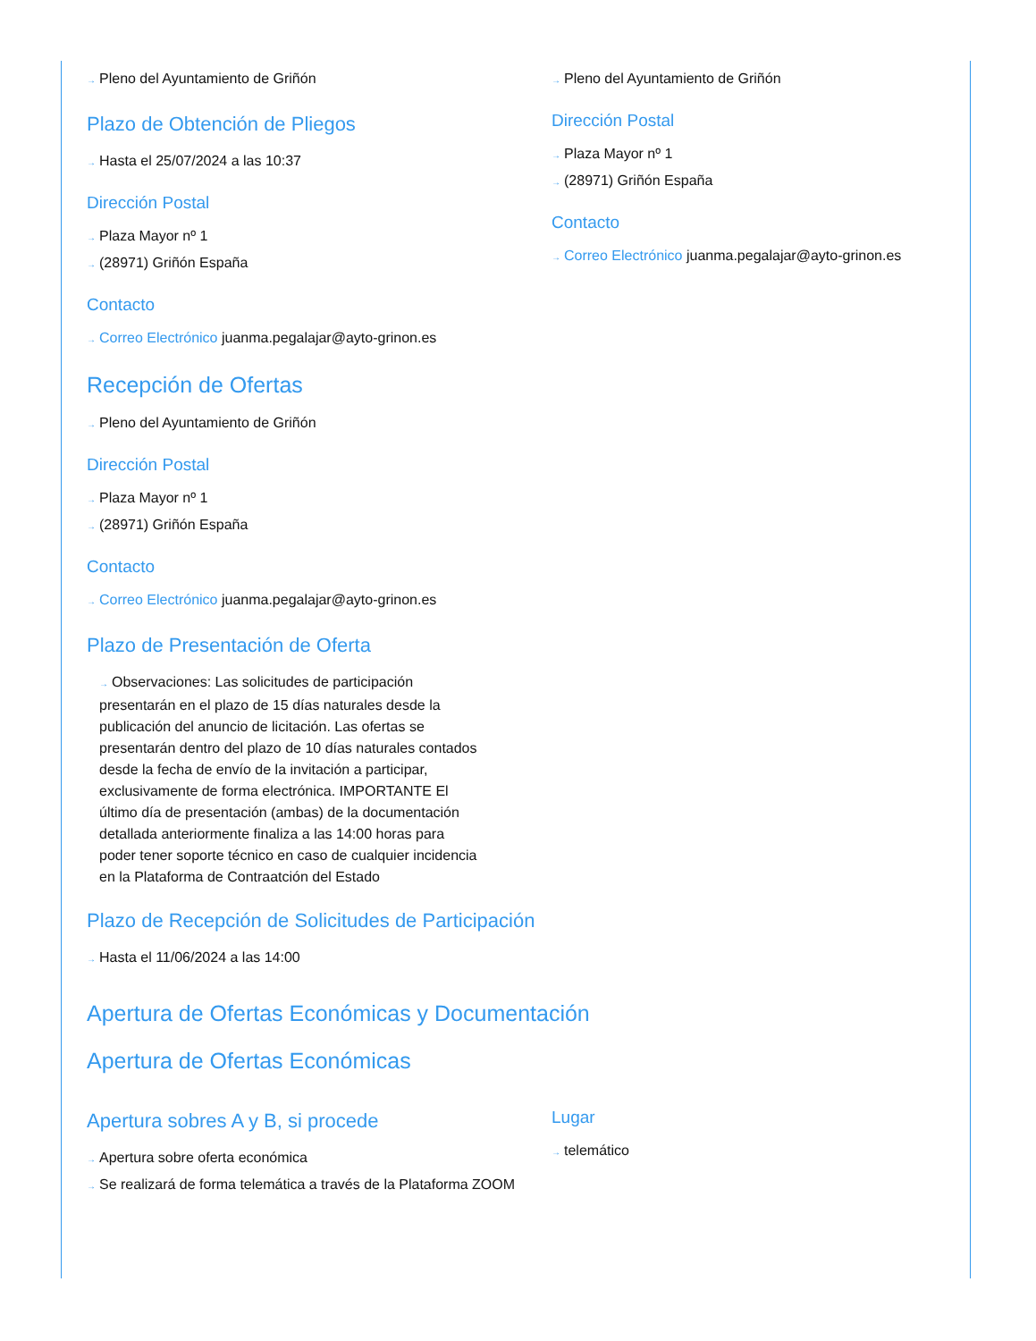→ Pleno del Ayuntamiento de Griñón
Plazo de Obtención de Pliegos
→ Hasta el 25/07/2024 a las 10:37
Dirección Postal
→ Plaza Mayor nº 1
→ (28971) Griñón España
Contacto
→ Correo Electrónico juanma.pegalajar@ayto-grinon.es
Recepción de Ofertas
→ Pleno del Ayuntamiento de Griñón
Dirección Postal
→ Plaza Mayor nº 1
→ (28971) Griñón España
Contacto
→ Correo Electrónico juanma.pegalajar@ayto-grinon.es
Plazo de Presentación de Oferta
→ Observaciones: Las solicitudes de participación presentarán en el plazo de 15 días naturales desde la publicación del anuncio de licitación. Las ofertas se presentarán dentro del plazo de 10 días naturales contados desde la fecha de envío de la invitación a participar, exclusivamente de forma electrónica. IMPORTANTE El último día de presentación (ambas) de la documentación detallada anteriormente finaliza a las 14:00 horas para poder tener soporte técnico en caso de cualquier incidencia en la Plataforma de Contraatción del Estado
Plazo de Recepción de Solicitudes de Participación
→ Hasta el 11/06/2024 a las 14:00
→ Pleno del Ayuntamiento de Griñón
Dirección Postal
→ Plaza Mayor nº 1
→ (28971) Griñón España
Contacto
→ Correo Electrónico juanma.pegalajar@ayto-grinon.es
Apertura de Ofertas Económicas y Documentación
Apertura de Ofertas Económicas
Apertura sobres A y B, si procede
→ Apertura sobre oferta económica
→ Se realizará de forma telemática a través de la Plataforma ZOOM
Lugar
→ telemático